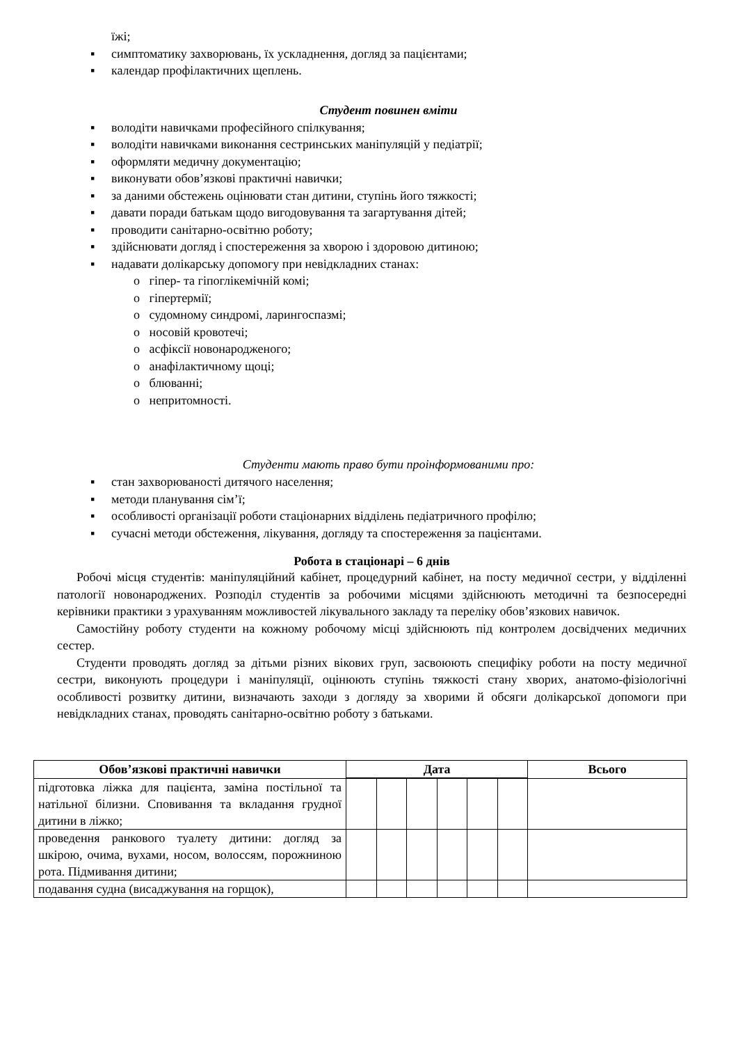їжі;
▪ симптоматику захворювань, їх ускладнення, догляд за пацієнтами;
▪ календар профілактичних щеплень.
Студент повинен вміти
▪ володіти навичками професійного спілкування;
▪ володіти навичками виконання сестринських маніпуляцій у педіатрії;
▪ оформляти медичну документацію;
▪ виконувати обов’язкові практичні навички;
▪ за даними обстежень оцінювати стан дитини, ступінь його тяжкості;
▪ давати поради батькам щодо вигодовування та загартування дітей;
▪ проводити санітарно-освітню роботу;
▪ здійснювати догляд і спостереження за хворою і здоровою дитиною;
▪ надавати долікарську допомогу при невідкладних станах:
o гіпер- та гіпоглікемічній комі;
o гіпертермії;
o судомному синдромі, ларингоспазмі;
o носовій кровотечі;
o асфіксії новонародженого;
o анафілактичному щоці;
o блюванні;
o непритомності.
Студенти мають право бути проінформованими про:
▪ стан захворюваності дитячого населення;
▪ методи планування сім’ї;
▪ особливості організації роботи стаціонарних відділень педіатричного профілю;
▪ сучасні методи обстеження, лікування, догляду та спостереження за пацієнтами.
Робота в стаціонарі – 6 днів
Робочі місця студентів: маніпуляційний кабінет, процедурний кабінет, на посту медичної сестри, у відділенні патології новонароджених. Розподіл студентів за робочими місцями здійснюють методичні та безпосередні керівники практики з урахуванням можливостей лікувального закладу та переліку обов’язкових навичок.
Самостійну роботу студенти на кожному робочому місці здійснюють під контролем досвідчених медичних сестер.
Студенти проводять догляд за дітьми різних вікових груп, засвоюють специфіку роботи на посту медичної сестри, виконують процедури і маніпуляції, оцінюють ступінь тяжкості стану хворих, анатомо-фізіологічні особливості розвитку дитини, визначають заходи з догляду за хворими й обсяги долікарської допомоги при невідкладних станах, проводять санітарно-освітню роботу з батьками.
| Обов’язкові практичні навички | Дата | | | | | | Всього |
| --- | --- | --- | --- | --- | --- | --- | --- |
| підготовка ліжка для пацієнта, заміна постільної та натільної білизни. Сповивання та вкладання грудної дитини в ліжко; | | | | | | | |
| проведення ранкового туалету дитини: догляд за шкірою, очима, вухами, носом, волоссям, порожниною рота. Підмивання дитини; | | | | | | | |
| подавання судна (висаджування на горщок), | | | | | | | |